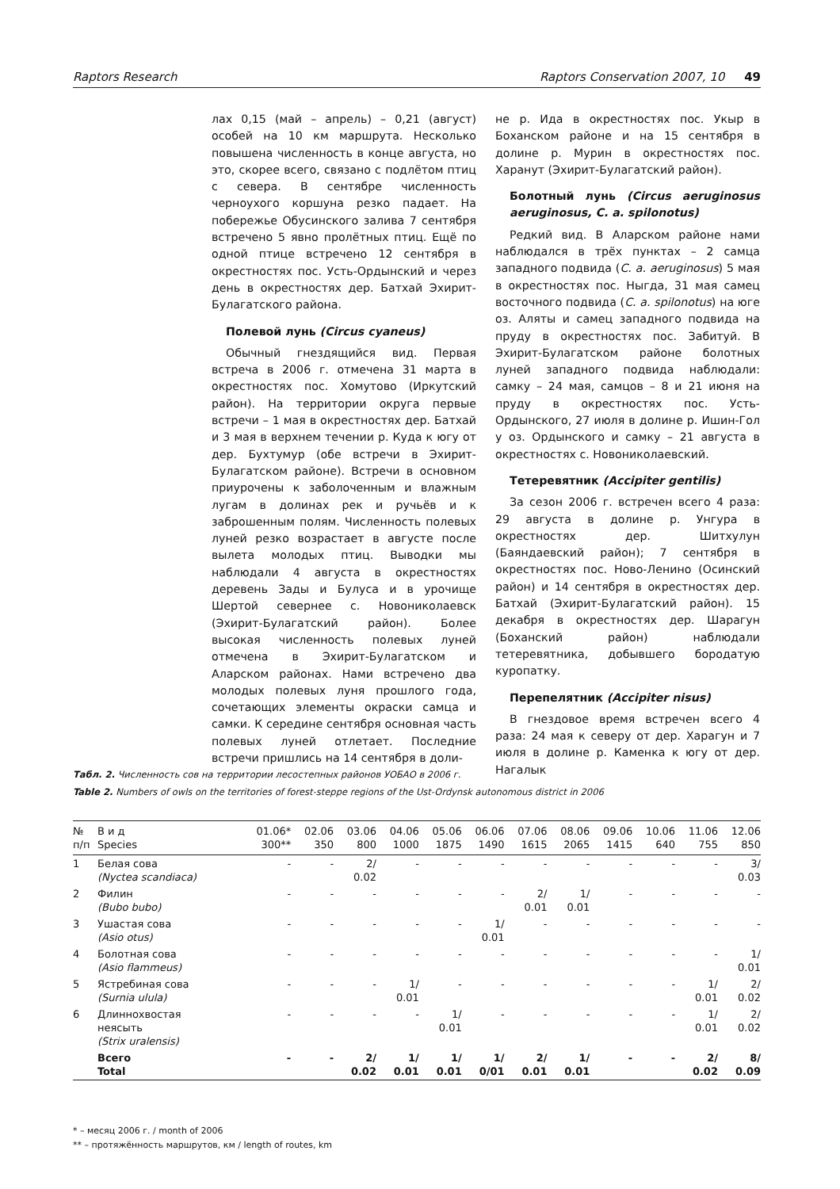Raptors Research Raptors Conservation 2007, 10 49
лах 0,15 (май – апрель) – 0,21 (август) особей на 10 км маршрута. Несколько повышена численность в конце августа, но это, скорее всего, связано с подлётом птиц с севера. В сентябре численность черноухого коршуна резко падает. На побережье Обусинского залива 7 сентября встречено 5 явно пролётных птиц. Ещё по одной птице встречено 12 сентября в окрестностях пос. Усть-Ордынский и через день в окрестностях дер. Батхай Эхирит-Булагатского района.
Полевой лунь (Circus cyaneus)
Обычный гнездящийся вид. Первая встреча в 2006 г. отмечена 31 марта в окрестностях пос. Хомутово (Иркутский район). На территории округа первые встречи – 1 мая в окрестностях дер. Батхай и 3 мая в верхнем течении р. Куда к югу от дер. Бухтумур (обе встречи в Эхирит-Булагатском районе). Встречи в основном приурочены к заболоченным и влажным лугам в долинах рек и ручьёв и к заброшенным полям. Численность полевых луней резко возрастает в августе после вылета молодых птиц. Выводки мы наблюдали 4 августа в окрестностях деревень Зады и Булуса и в урочище Шертой севернее с. Новониколаевск (Эхирит-Булагатский район). Более высокая численность полевых луней отмечена в Эхирит-Булагатском и Аларском районах. Нами встречено два молодых полевых луня прошлого года, сочетающих элементы окраски самца и самки. К середине сентября основная часть полевых луней отлетает. Последние встречи пришлись на 14 сентября в доли-
не р. Ида в окрестностях пос. Укыр в Боханском районе и на 15 сентября в долине р. Мурин в окрестностях пос. Харанут (Эхирит-Булагатский район).
Болотный лунь (Circus aeruginosus aeruginosus, C. a. spilonotus)
Редкий вид. В Аларском районе нами наблюдался в трёх пунктах – 2 самца западного подвида (C. a. aeruginosus) 5 мая в окрестностях пос. Ныгда, 31 мая самец восточного подвида (C. a. spilonotus) на юге оз. Аляты и самец западного подвида на пруду в окрестностях пос. Забитуй. В Эхирит-Булагатском районе болотных луней западного подвида наблюдали: самку – 24 мая, самцов – 8 и 21 июня на пруду в окрестностях пос. Усть-Ордынского, 27 июля в долине р. Ишин-Гол у оз. Ордынского и самку – 21 августа в окрестностях с. Новониколаевский.
Тетеревятник (Accipiter gentilis)
За сезон 2006 г. встречен всего 4 раза: 29 августа в долине р. Унгура в окрестностях дер. Шитхулун (Баяндаевский район); 7 сентября в окрестностях пос. Ново-Ленино (Осинский район) и 14 сентября в окрестностях дер. Батхай (Эхирит-Булагатский район). 15 декабря в окрестностях дер. Шарагун (Боханский район) наблюдали тетеревятника, добывшего бородатую куропатку.
Перепелятник (Accipiter nisus)
В гнездовое время встречен всего 4 раза: 24 мая к северу от дер. Харагун и 7 июля в долине р. Каменка к югу от дер. Нагалык
Табл. 2. Численность сов на территории лесостепных районов УОБАО в 2006 г.
Table 2. Numbers of owls on the territories of forest-steppe regions of the Ust-Ordynsk autonomous district in 2006
| № п/п | В и д Species | 01.06* 300** | 02.06 350 | 03.06 800 | 04.06 1000 | 05.06 1875 | 06.06 1490 | 07.06 1615 | 08.06 2065 | 09.06 1415 | 10.06 640 | 11.06 755 | 12.06 850 |
| --- | --- | --- | --- | --- | --- | --- | --- | --- | --- | --- | --- | --- | --- |
| 1 | Белая сова (Nyctea scandiaca) | - | - | 2/ 0.02 | - | - | - | - | - | - | - | - | 3/ 0.03 |
| 2 | Филин (Bubo bubo) | - | - | - | - | - | - | 2/ 0.01 | 1/ 0.01 | - | - | - | - |
| 3 | Ушастая сова (Asio otus) | - | - | - | - | - | 1/ 0.01 | - | - | - | - | - | - |
| 4 | Болотная сова (Asio flammeus) | - | - | - | - | - | - | - | - | - | - | - | 1/ 0.01 |
| 5 | Ястребиная сова (Surnia ulula) | - | - | - | 1/ 0.01 | - | - | - | - | - | - | 1/ 0.01 | 2/ 0.02 |
| 6 | Длиннохвостая неясыть (Strix uralensis) | - | - | - | - | 1/ 0.01 | - | - | - | - | - | 1/ 0.01 | 2/ 0.02 |
| | Всего Total | - | - | 2/ 0.02 | 1/ 0.01 | 1/ 0.01 | 1/ 0/01 | 2/ 0.01 | 1/ 0.01 | - | - | 2/ 0.02 | 8/ 0.09 |
* – месяц 2006 г. / month of 2006
** – протяжённость маршрутов, км / length of routes, km